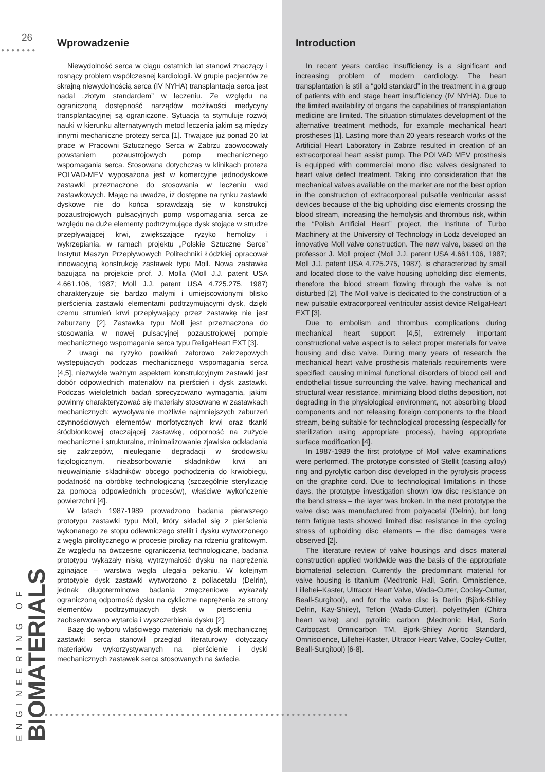26
●●●●●●●
Wprowadzenie
Niewydolność serca w ciągu ostatnich lat stanowi znaczący i rosnący problem współczesnej kardiologii. W grupie pacjentów ze skrajną niewydolnością serca (IV NYHA) transplantacja serca jest nadal „złotym standardem” w leczeniu. Ze względu na ograniczoną dostępność narządów możliwości medycyny transplantacyjnej są ograniczone. Sytuacja ta stymuluje rozwój nauki w kierunku alternatywnych metod leczenia jakim są między innymi mechaniczne protezy serca [1]. Trwające już ponad 20 lat prace w Pracowni Sztucznego Serca w Zabrzu zaowocowały powstaniem pozaustrojowych pomp mechanicznego wspomagania serca. Stosowana dotychczas w klinikach proteza POLVAD-MEV wyposażona jest w komercyjne jednodyskowe zastawki przeznaczone do stosowania w leczeniu wad zastawkowych. Mając na uwadze, iż dostępne na rynku zastawki dyskowe nie do końca sprawdzają się w konstrukcji pozaustrojowych pulsacyjnych pomp wspomagania serca ze względu na duże elementy podtrzymujące dysk stojące w strudze przepływającej krwi, zwiększające ryzyko hemolizy i wykrzepiania, w ramach projektu „Polskie Sztuczne Serce” Instytut Maszyn Przepływowych Politechniki Łódzkiej opracował innowacyjną konstrukcję zastawek typu Moll. Nowa zastawka bazującą na projekcie prof. J. Molla (Moll J.J. patent USA 4.661.106, 1987; Moll J.J. patent USA 4.725.275, 1987) charakteryzuje się bardzo małymi i umiejscowionymi blisko pierścienia zastawki elementami podtrzymującymi dysk, dzięki czemu strumień krwi przepływający przez zastawkę nie jest zaburzany [2]. Zastawka typu Moll jest przeznaczona do stosowania w nowej pulsacyjnej pozaustrojowej pompie mechanicznego wspomagania serca typu ReligaHeart EXT [3].
Z uwagi na ryzyko powikłań zatorowo zakrzepowych występujących podczas mechanicznego wspomagania serca [4,5], niezwykle ważnym aspektem konstrukcyjnym zastawki jest dobór odpowiednich materiałów na pierścień i dysk zastawki. Podczas wieloletnich badań sprecyzowano wymagania, jakimi powinny charakteryzować się materiały stosowane w zastawkach mechanicznych: wywoływanie możliwie najmniejszych zaburzeń czynnościowych elementów morfotycznych krwi oraz tkanki śródbłonkowej otaczającej zastawkę, odporność na zużycie mechaniczne i strukturalne, minimalizowanie zjawiska odkładania się zakrzepów, nieuleganie degradacji w środowisku fizjologicznym, nieabsorbowanie składników krwi ani nieuwalnianie składników obcego pochodzenia do krwiobiegu, podatność na obróbkę technologiczną (szczególnie sterylizację za pomocą odpowiednich procesów), właściwe wykończenie powierzchni [4].
W latach 1987-1989 prowadzono badania pierwszego prototypu zastawki typu Moll, który składał się z pierścienia wykonanego ze stopu odlewniczego stellit i dysku wytworzonego z węgla pirolitycznego w procesie pirolizy na rdzeniu grafitowym. Ze względu na ówczesne ograniczenia technologiczne, badania prototypu wykazały niską wytrzymałość dysku na naprężenia zginające – warstwa węgla ulegała pękaniu. W kolejnym prototypie dysk zastawki wytworzono z poliacetalu (Delrin), jednak długoterminowe badania zmęczeniowe wykazały ograniczoną odporność dysku na cykliczne naprężenia ze strony elementów podtrzymujących dysk w pierścieniu – zaobserwowano wytarcia i wyszczerbienia dysku [2].
Bazę do wyboru właściwego materiału na dysk mechanicznej zastawki serca stanowił przegląd literaturowy dotyczący materiałów wykorzystywanych na pierścienie i dyski mechanicznych zastawek serca stosowanych na świecie.
Introduction
In recent years cardiac insufficiency is a significant and increasing problem of modern cardiology. The heart transplantation is still a “gold standard” in the treatment in a group of patients with end stage heart insufficiency (IV NYHA). Due to the limited availability of organs the capabilities of transplantation medicine are limited. The situation stimulates development of the alternative treatment methods, for example mechanical heart prostheses [1]. Lasting more than 20 years research works of the Artificial Heart Laboratory in Zabrze resulted in creation of an extracorporeal heart assist pump. The POLVAD MEV prosthesis is equipped with commercial mono disc valves designated to heart valve defect treatment. Taking into consideration that the mechanical valves available on the market are not the best option in the construction of extracorporeal pulsatile ventricular assist devices because of the big upholding disc elements crossing the blood stream, increasing the hemolysis and thrombus risk, within the “Polish Artificial Heart” project, the Institute of Turbo Machinery at the University of Technology in Lodz developed an innovative Moll valve construction. The new valve, based on the professor J. Moll project (Moll J.J. patent USA 4.661.106, 1987; Moll J.J. patent USA 4.725.275, 1987), is characterized by small and located close to the valve housing upholding disc elements, therefore the blood stream flowing through the valve is not disturbed [2]. The Moll valve is dedicated to the construction of a new pulsatile extracorporeal ventricular assist device ReligaHeart EXT [3].
Due to embolism and thrombus complications during mechanical heart support [4,5], extremely important constructional valve aspect is to select proper materials for valve housing and disc valve. During many years of research the mechanical heart valve prosthesis materials requirements were specified: causing minimal functional disorders of blood cell and endothelial tissue surrounding the valve, having mechanical and structural wear resistance, minimizing blood cloths deposition, not degrading in the physiological environment, not absorbing blood components and not releasing foreign components to the blood stream, being suitable for technological processing (especially for sterilization using appropriate process), having appropriate surface modification [4].
In 1987-1989 the first prototype of Moll valve examinations were performed. The prototype consisted of Stellit (casting alloy) ring and pyrolytic carbon disc developed in the pyrolysis process on the graphite cord. Due to technological limitations in those days, the prototype investigation shown low disc resistance on the bend stress – the layer was broken. In the next prototype the valve disc was manufactured from polyacetal (Delrin), but long term fatigue tests showed limited disc resistance in the cycling stress of upholding disc elements – the disc damages were observed [2].
The literature review of valve housings and discs material construction applied worldwide was the basis of the appropriate biomaterial selection. Currently the predominant material for valve housing is titanium (Medtronic Hall, Sorin, Omniscience, Lillehei–Kaster, Ultracor Heart Valve, Wada-Cutter, Cooley-Cutter, Beall-Surgitool), and for the valve disc is Derlin (Björk-Shiley Delrin, Kay-Shiley), Teflon (Wada-Cutter), polyethylen (Chitra heart valve) and pyrolitic carbon (Medtronic Hall, Sorin Carbocast, Omnicarbon TM, Bjork-Shiley Aoritic Standard, Omniscience, Lillehei-Kaster, Ultracor Heart Valve, Cooley-Cutter, Beall-Surgitool) [6-8].
●●●●●●●●●●●●●●●●●●●●●●●●●●●●●●●●●●●●●●●●●●●●●●●●●●●●●●●●●●
ENGINEERING OF
BIOMATERIALS